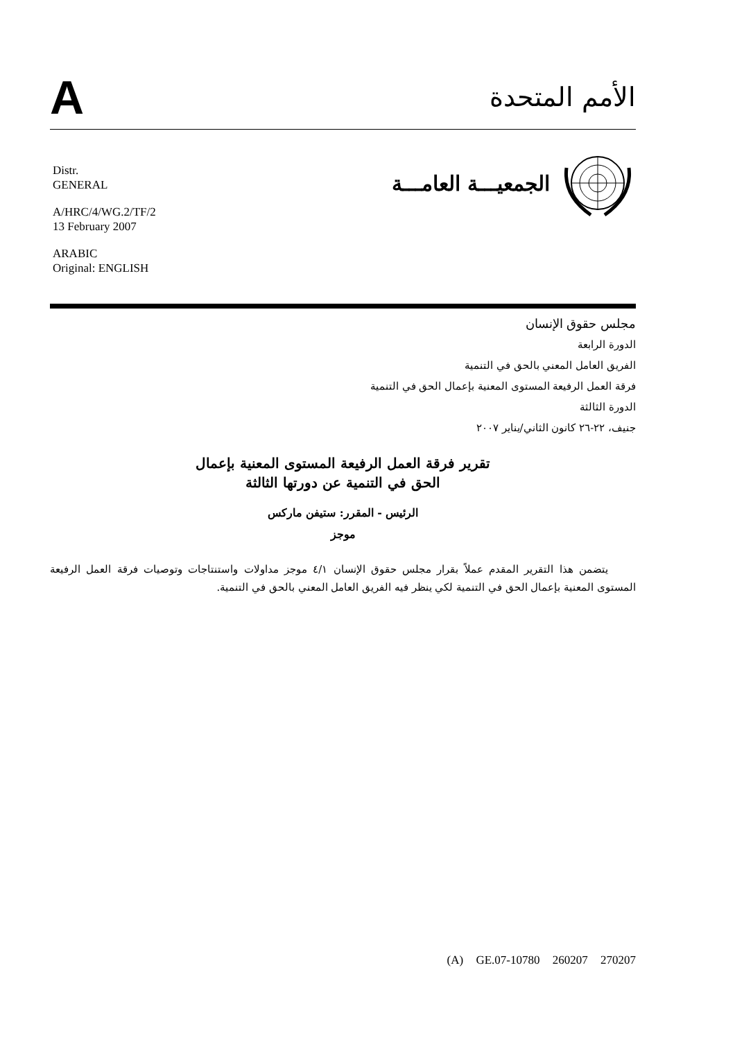A
الأمم المتحدة
Distr.
GENERAL
A/HRC/4/WG.2/TF/2
13 February 2007
ARABIC
Original: ENGLISH
الجمعيـــة العامـــة
مجلس حقوق الإنسان
الدورة الرابعة
الفريق العامل المعني بالحق في التنمية
فرقة العمل الرفيعة المستوى المعنية بإعمال الحق في التنمية
الدورة الثالثة
جنيف، ٢٢-٢٦ كانون الثاني/يناير ٢٠٠٧
تقرير فرقة العمل الرفيعة المستوى المعنية بإعمال
الحق في التنمية عن دورتها الثالثة
الرئيس - المقرر: ستيفن ماركس
موجز
يتضمن هذا التقرير المقدم عملاً بقرار مجلس حقوق الإنسان ٤/١ موجز مداولات واستنتاجات وتوصيات فرقة العمل الرفيعة المستوى المعنية بإعمال الحق في التنمية لكي ينظر فيه الفريق العامل المعني بالحق في التنمية.
(A) GE.07-10780 260207 270207